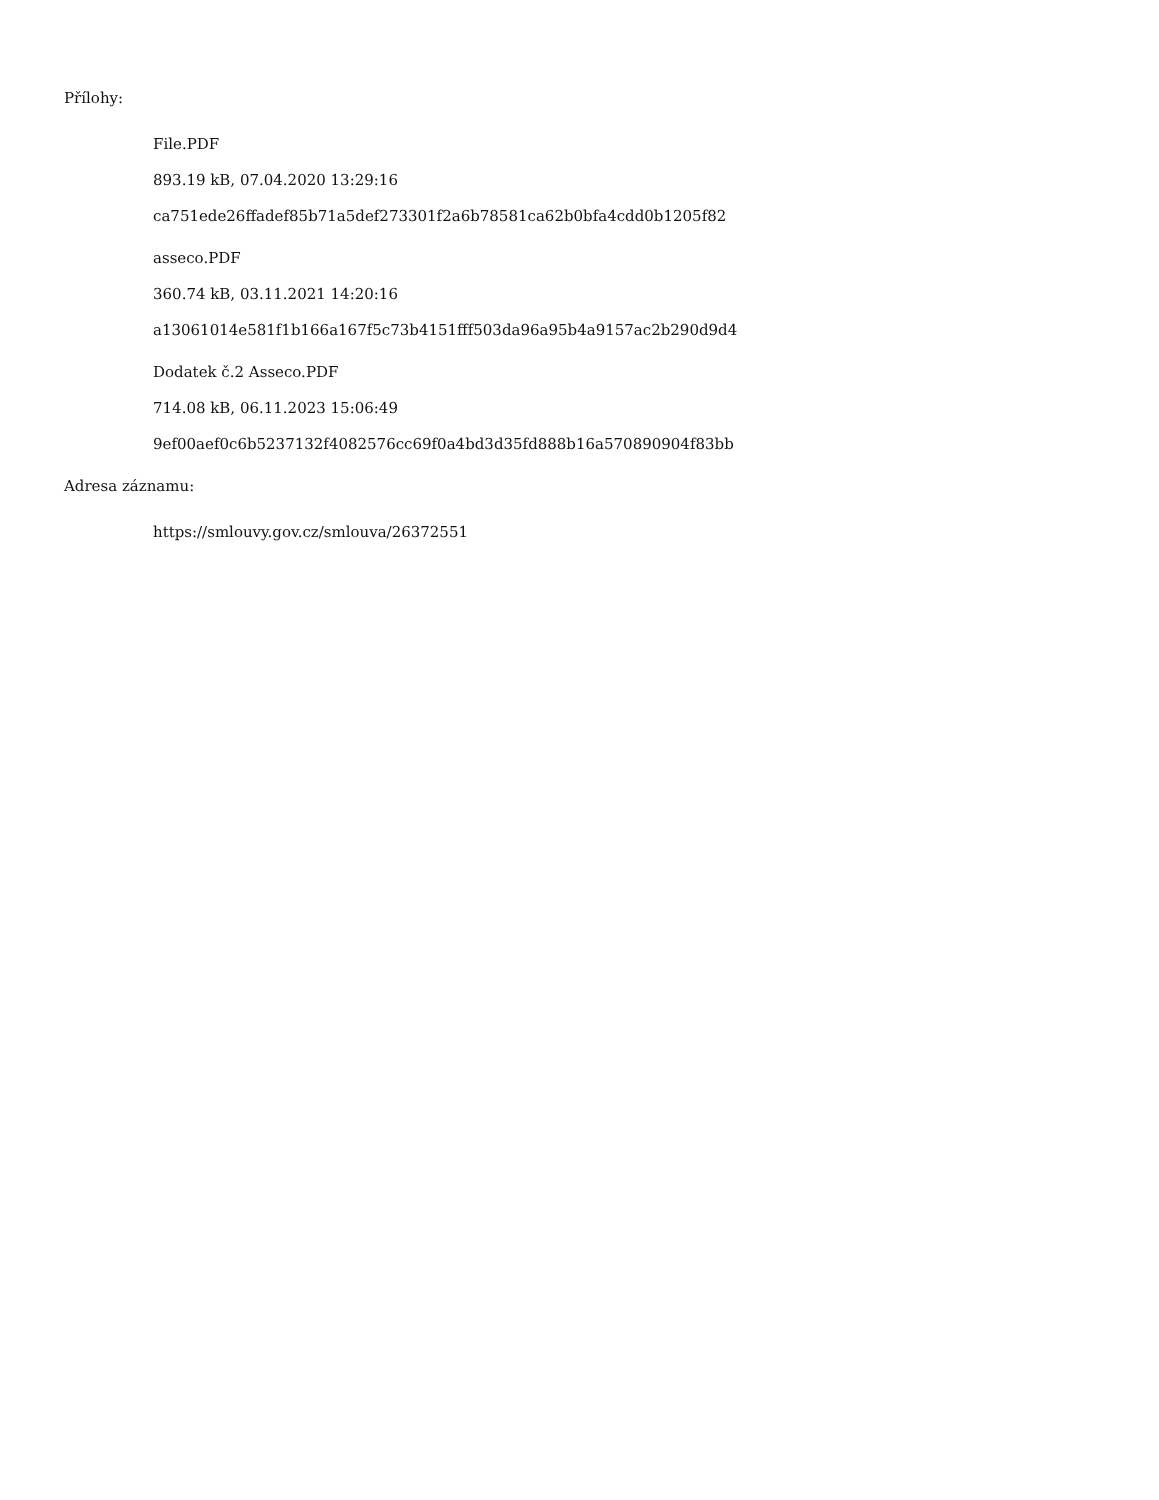Přílohy:
File.PDF
893.19 kB, 07.04.2020 13:29:16
ca751ede26ffadef85b71a5def273301f2a6b78581ca62b0bfa4cdd0b1205f82
asseco.PDF
360.74 kB, 03.11.2021 14:20:16
a13061014e581f1b166a167f5c73b4151fff503da96a95b4a9157ac2b290d9d4
Dodatek č.2 Asseco.PDF
714.08 kB, 06.11.2023 15:06:49
9ef00aef0c6b5237132f4082576cc69f0a4bd3d35fd888b16a570890904f83bb
Adresa záznamu:
https://smlouvy.gov.cz/smlouva/26372551